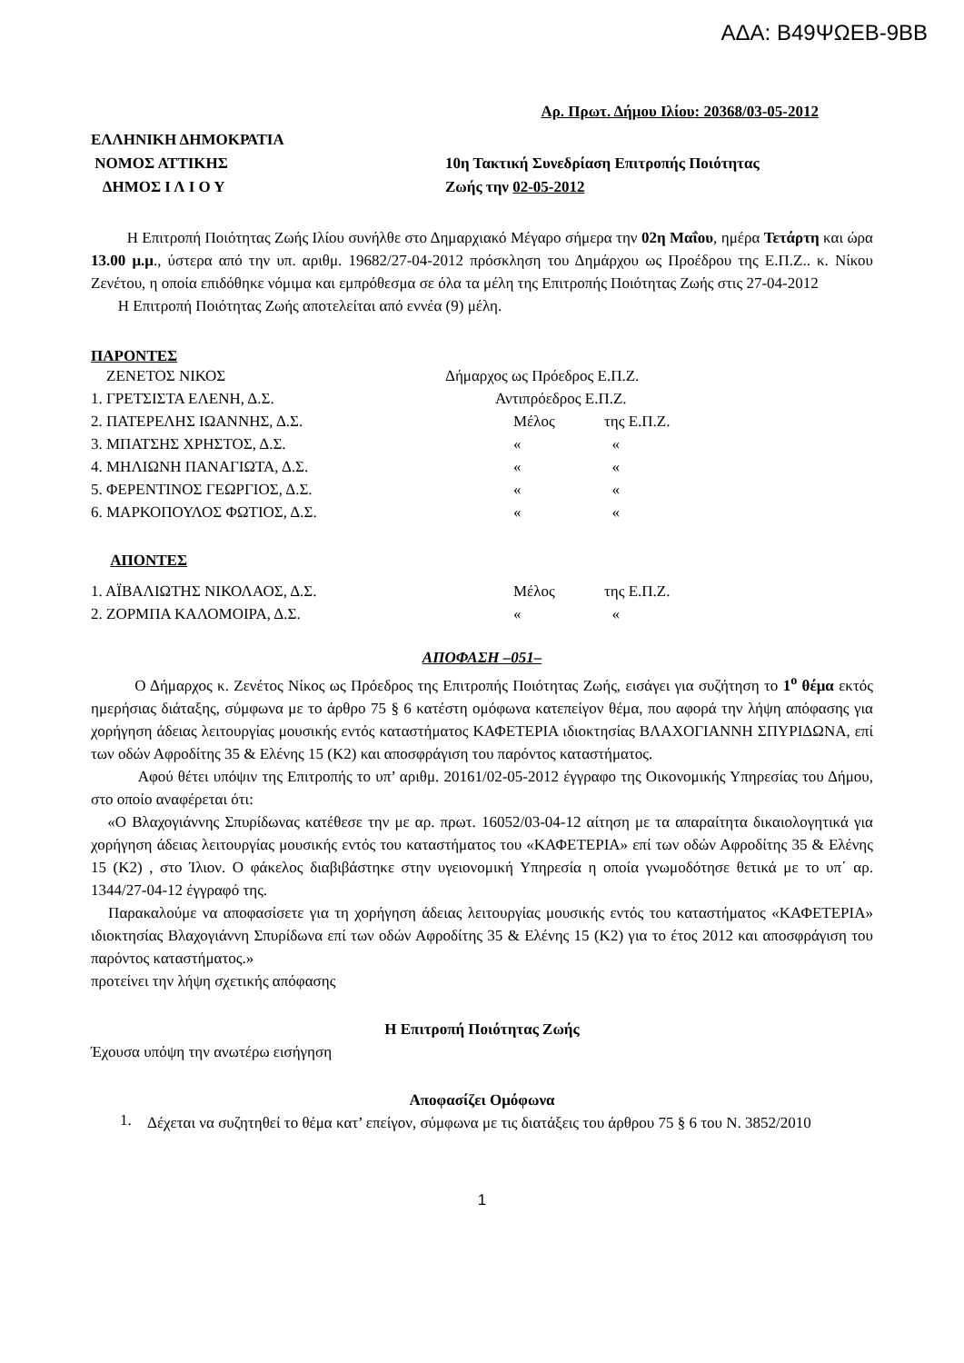ΑΔΑ: Β49ΨΩΕΒ-9ΒΒ
Αρ. Πρωτ. Δήμου Ιλίου: 20368/03-05-2012
ΕΛΛΗΝΙΚΗ ΔΗΜΟΚΡΑΤΙΑ
ΝΟΜΟΣ ΑΤΤΙΚΗΣ
ΔΗΜΟΣ Ι Λ Ι Ο Υ
10η Τακτική Συνεδρίαση Επιτροπής Ποιότητας
Ζωής την 02-05-2012
Η Επιτροπή Ποιότητας Ζωής Ιλίου συνήλθε στο Δημαρχιακό Μέγαρο σήμερα την 02η Μαΐου, ημέρα Τετάρτη και ώρα 13.00 μ.μ., ύστερα από την υπ. αριθμ. 19682/27-04-2012 πρόσκληση του Δημάρχου ως Προέδρου της Ε.Π.Ζ.. κ. Νίκου Ζενέτου, η οποία επιδόθηκε νόμιμα και εμπρόθεσμα σε όλα τα μέλη της Επιτροπής Ποιότητας Ζωής στις 27-04-2012
Η Επιτροπή Ποιότητας Ζωής αποτελείται από εννέα (9) μέλη.
ΠΑΡΟΝΤΕΣ
| ΖΕΝΕΤΟΣ ΝΙΚΟΣ | Δήμαρχος ως Πρόεδρος Ε.Π.Ζ. | |
| 1. ΓΡΕΤΣΙΣΤΑ ΕΛΕΝΗ, Δ.Σ. | Αντιπρόεδρος Ε.Π.Ζ. | |
| 2. ΠΑΤΕΡΕΛΗΣ ΙΩΑΝΝΗΣ, Δ.Σ. | Μέλος | της Ε.Π.Ζ. |
| 3. ΜΠΑΤΣΗΣ ΧΡΗΣΤΟΣ, Δ.Σ. | « | « |
| 4. ΜΗΛΙΩΝΗ ΠΑΝΑΓΙΩΤΑ, Δ.Σ. | « | « |
| 5. ΦΕΡΕΝΤΙΝΟΣ ΓΕΩΡΓΙΟΣ, Δ.Σ. | « | « |
| 6. ΜΑΡΚΟΠΟΥΛΟΣ ΦΩΤΙΟΣ, Δ.Σ. | « | « |
ΑΠΟΝΤΕΣ
| 1. ΑΪΒΑΛΙΩΤΗΣ ΝΙΚΟΛΑΟΣ, Δ.Σ. | Μέλος | της Ε.Π.Ζ. |
| 2. ΖΟΡΜΠΑ ΚΑΛΟΜΟΙΡΑ, Δ.Σ. | « | « |
ΑΠΟΦΑΣΗ –051–
Ο Δήμαρχος κ. Ζενέτος Νίκος ως Πρόεδρος της Επιτροπής Ποιότητας Ζωής, εισάγει για συζήτηση το 1<sup>ο</sup> θέμα εκτός ημερήσιας διάταξης, σύμφωνα με το άρθρο 75 § 6 κατέστη ομόφωνα κατεπείγον θέμα, που αφορά την λήψη απόφασης για χορήγηση άδειας λειτουργίας μουσικής εντός καταστήματος ΚΑΦΕΤΕΡΙΑ ιδιοκτησίας ΒΛΑΧΟΓΙΑΝΝΗ ΣΠΥΡΙΔΩΝΑ, επί των οδών Αφροδίτης 35 & Ελένης 15 (Κ2) και αποσφράγιση του παρόντος καταστήματος.
Αφού θέτει υπόψιν της Επιτροπής το υπ’ αριθμ. 20161/02-05-2012 έγγραφο της Οικονομικής Υπηρεσίας του Δήμου, στο οποίο αναφέρεται ότι:
«Ο Βλαχογιάννης Σπυρίδωνας κατέθεσε την με αρ. πρωτ. 16052/03-04-12 αίτηση με τα απαραίτητα δικαιολογητικά για χορήγηση άδειας λειτουργίας μουσικής εντός του καταστήματος του «ΚΑΦΕΤΕΡΙΑ» επί των οδών Αφροδίτης 35 & Ελένης 15 (Κ2) , στο Ίλιον. Ο φάκελος διαβιβάστηκε στην υγειονομική Υπηρεσία η οποία γνωμοδότησε θετικά με το υπ΄ αρ. 1344/27-04-12 έγγραφό της.
Παρακαλούμε να αποφασίσετε για τη χορήγηση άδειας λειτουργίας μουσικής εντός του καταστήματος «ΚΑΦΕΤΕΡΙΑ» ιδιοκτησίας Βλαχογιάννη Σπυρίδωνα επί των οδών Αφροδίτης 35 & Ελένης 15 (Κ2) για το έτος 2012 και αποσφράγιση του παρόντος καταστήματος.»
προτείνει την λήψη σχετικής απόφασης
Η Επιτροπή Ποιότητας Ζωής
Έχουσα υπόψη την ανωτέρω εισήγηση
Αποφασίζει Ομόφωνα
1.
Δέχεται να συζητηθεί το θέμα κατ’ επείγον, σύμφωνα με τις διατάξεις του άρθρου 75 § 6 του Ν. 3852/2010
1